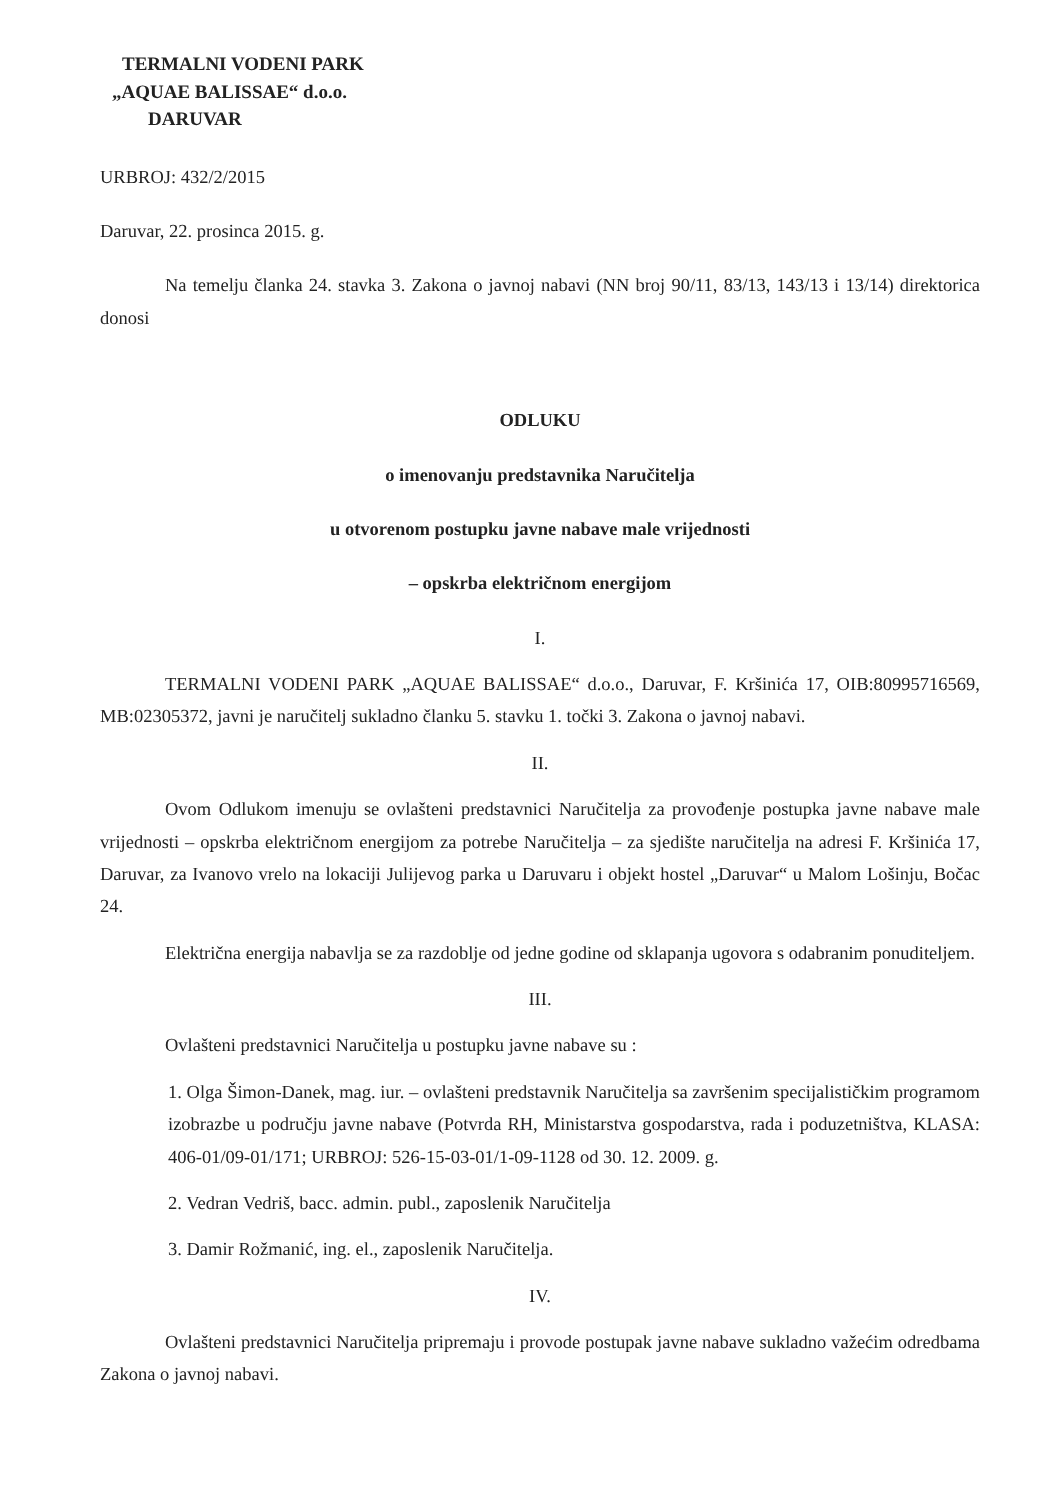TERMALNI VODENI PARK
„AQUAE BALISSAE“ d.o.o.
DARUVAR
URBROJ: 432/2/2015
Daruvar, 22. prosinca 2015. g.
Na temelju članka 24. stavka 3. Zakona o javnoj nabavi (NN broj 90/11, 83/13, 143/13 i 13/14) direktorica donosi
ODLUKU
o imenovanju predstavnika Naručitelja
u otvorenom postupku javne nabave male vrijednosti
– opskrba električnom energijom
I.
TERMALNI VODENI PARK „AQUAE BALISSAE“ d.o.o., Daruvar, F. Kršinića 17, OIB:80995716569, MB:02305372, javni je naručitelj sukladno članku 5. stavku 1. točki 3. Zakona o javnoj nabavi.
II.
Ovom Odlukom imenuju se ovlašteni predstavnici Naručitelja za provođenje postupka javne nabave male vrijednosti – opskrba električnom energijom za potrebe Naručitelja – za sjedište naručitelja na adresi F. Kršinića 17, Daruvar, za Ivanovo vrelo na lokaciji Julijevog parka u Daruvaru i objekt hostel „Daruvar“ u Malom Lošinju, Bočac 24.
Električna energija nabavlja se za razdoblje od jedne godine od sklapanja ugovora s odabranim ponuditeljem.
III.
Ovlašteni predstavnici Naručitelja u postupku javne nabave su :
1. Olga Šimon-Danek, mag. iur. – ovlašteni predstavnik Naručitelja sa završenim specijalističkim programom izobrazbe u području javne nabave (Potvrda RH, Ministarstva gospodarstva, rada i poduzetništva, KLASA: 406-01/09-01/171; URBROJ: 526-15-03-01/1-09-1128 od 30. 12. 2009. g.
2. Vedran Vedriš, bacc. admin. publ., zaposlenik Naručitelja
3. Damir Rožmanić, ing. el., zaposlenik Naručitelja.
IV.
Ovlašteni predstavnici Naručitelja pripremaju i provode postupak javne nabave sukladno važećim odredbama Zakona o javnoj nabavi.